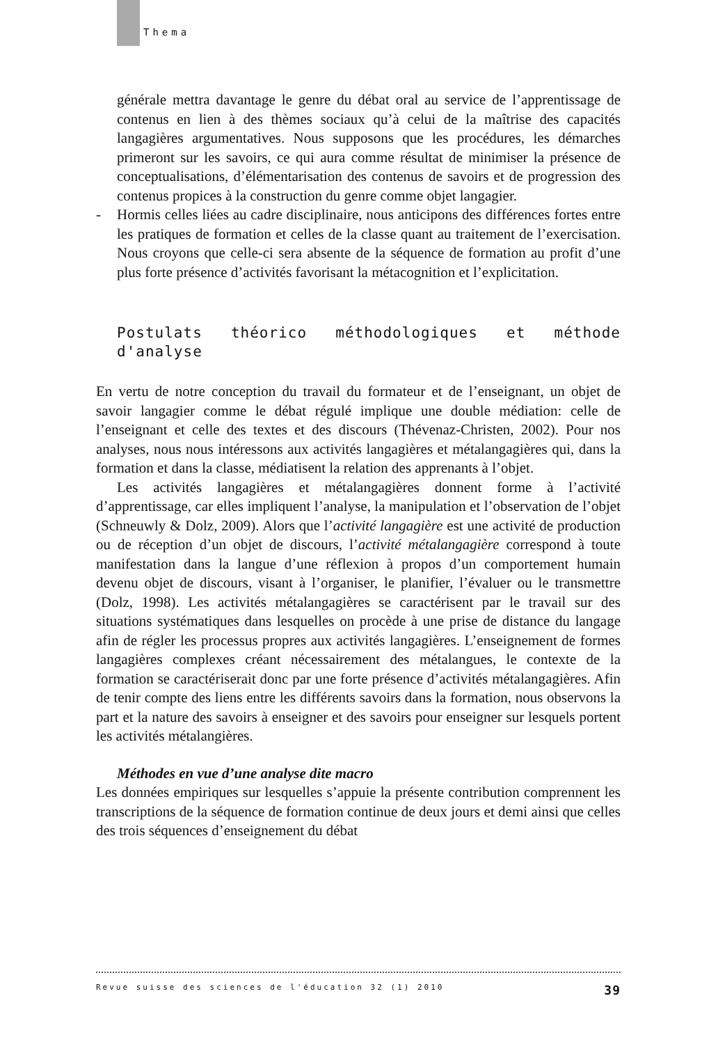Thema
générale mettra davantage le genre du débat oral au service de l’apprentissage de contenus en lien à des thèmes sociaux qu’à celui de la maîtrise des capacités langagières argumentatives. Nous supposons que les procédures, les démarches primeront sur les savoirs, ce qui aura comme résultat de minimiser la présence de conceptualisations, d’élémentarisation des contenus de savoirs et de progression des contenus propices à la construction du genre comme objet langagier.
- Hormis celles liées au cadre disciplinaire, nous anticipons des différences fortes entre les pratiques de formation et celles de la classe quant au traitement de l’exercisation. Nous croyons que celle-ci sera absente de la séquence de formation au profit d’une plus forte présence d’activités favorisant la métacognition et l’explicitation.
Postulats théorico méthodologiques et méthode d'analyse
En vertu de notre conception du travail du formateur et de l’enseignant, un objet de savoir langagier comme le débat régulé implique une double médiation: celle de l’enseignant et celle des textes et des discours (Thévenaz-Christen, 2002). Pour nos analyses, nous nous intéressons aux activités langagières et métalangagières qui, dans la formation et dans la classe, médiatisent la relation des apprenants à l’objet.
Les activités langagières et métalangagières donnent forme à l’activité d’apprentissage, car elles impliquent l’analyse, la manipulation et l’observation de l’objet (Schneuwly & Dolz, 2009). Alors que l’activité langagière est une activité de production ou de réception d’un objet de discours, l’activité métalangagière correspond à toute manifestation dans la langue d’une réflexion à propos d’un comportement humain devenu objet de discours, visant à l’organiser, le planifier, l’évaluer ou le transmettre (Dolz, 1998). Les activités métalangagières se caractérisent par le travail sur des situations systématiques dans lesquelles on procède à une prise de distance du langage afin de régler les processus propres aux activités langagières. L’enseignement de formes langagières complexes créant nécessairement des métalangues, le contexte de la formation se caractériserait donc par une forte présence d’activités métalangagières. Afin de tenir compte des liens entre les différents savoirs dans la formation, nous observons la part et la nature des savoirs à enseigner et des savoirs pour enseigner sur lesquels portent les activités métalangières.
Méthodes en vue d’une analyse dite macro
Les données empiriques sur lesquelles s’appuie la présente contribution comprennent les transcriptions de la séquence de formation continue de deux jours et demi ainsi que celles des trois séquences d’enseignement du débat
Revue suisse des sciences de l'éducation 32 (1) 2010 39